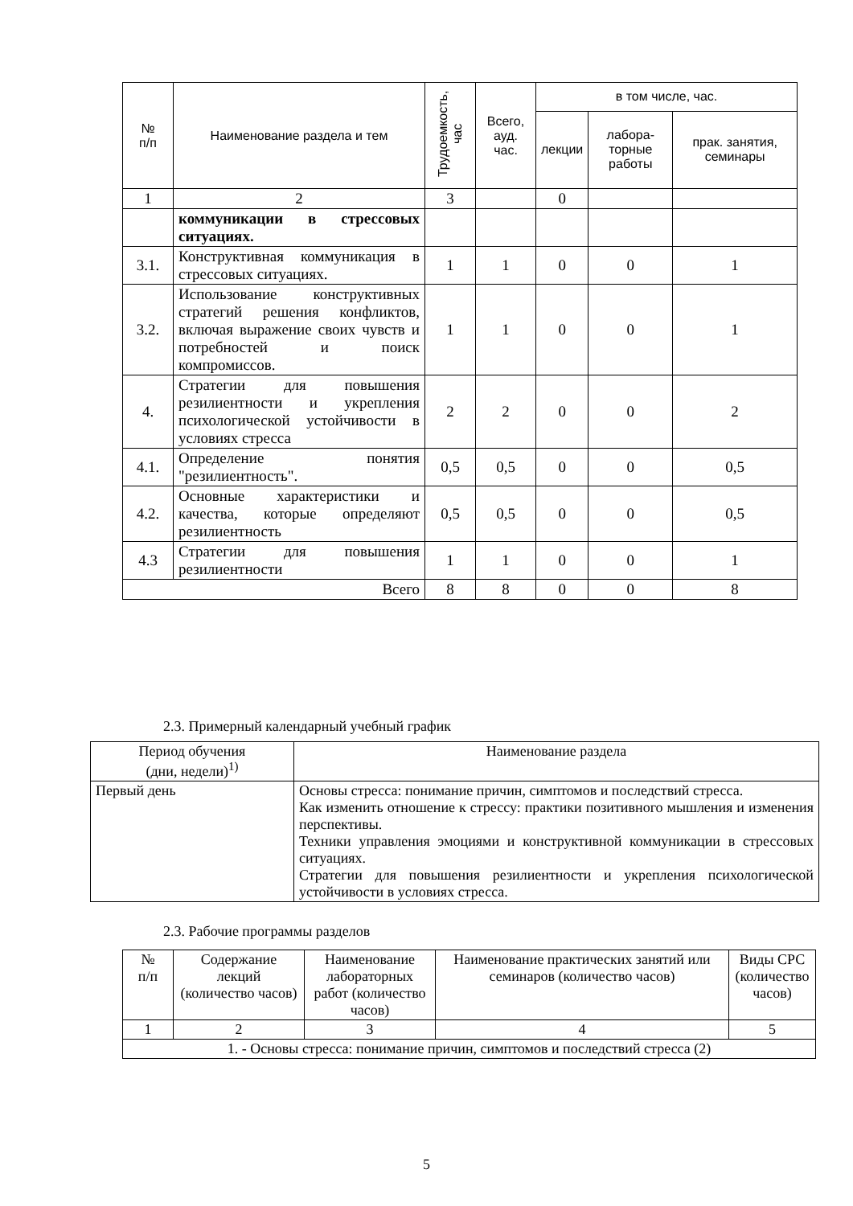| № п/п | Наименование раздела и тем | Трудоемкость, час | Всего, ауд. час. | в том числе, час. | | |
| --- | --- | --- | --- | --- | --- | --- |
| | | | | лекции | лабора- торные работы | прак. занятия, семинары |
| 1 | 2 | 3 | | 0 | | |
| | коммуникации в стрессовых ситуациях. | | | | | |
| 3.1. | Конструктивная коммуникация в стрессовых ситуациях. | 1 | 1 | 0 | 0 | 1 |
| 3.2. | Использование конструктивных стратегий решения конфликтов, включая выражение своих чувств и потребностей и поиск компромиссов. | 1 | 1 | 0 | 0 | 1 |
| 4. | Стратегии для повышения резилиентности и укрепления психологической устойчивости в условиях стресса | 2 | 2 | 0 | 0 | 2 |
| 4.1. | Определение понятия "резилиентность". | 0,5 | 0,5 | 0 | 0 | 0,5 |
| 4.2. | Основные характеристики и качества, которые определяют резилиентность | 0,5 | 0,5 | 0 | 0 | 0,5 |
| 4.3 | Стратегии для повышения резилиентности | 1 | 1 | 0 | 0 | 1 |
| Всего | | 8 | 8 | 0 | 0 | 8 |
2.3. Примерный календарный учебный график
| Период обучения (дни, недели)<sup>1)</sup> | Наименование раздела |
| Первый день | Основы стресса: понимание причин, симптомов и последствий стресса. Как изменить отношение к стрессу: практики позитивного мышления и изменения перспективы. Техники управления эмоциями и конструктивной коммуникации в стрессовых ситуациях. Стратегии для повышения резилиентности и укрепления психологической устойчивости в условиях стресса. |
2.3. Рабочие программы разделов
| № п/п | Содержание лекций (количество часов) | Наименование лабораторных работ (количество часов) | Наименование практических занятий или семинаров (количество часов) | Виды СРС (количество часов) |
| 1 | 2 | 3 | 4 | 5 |
| 1. - Основы стресса: понимание причин, симптомов и последствий стресса (2) | | | | |
5